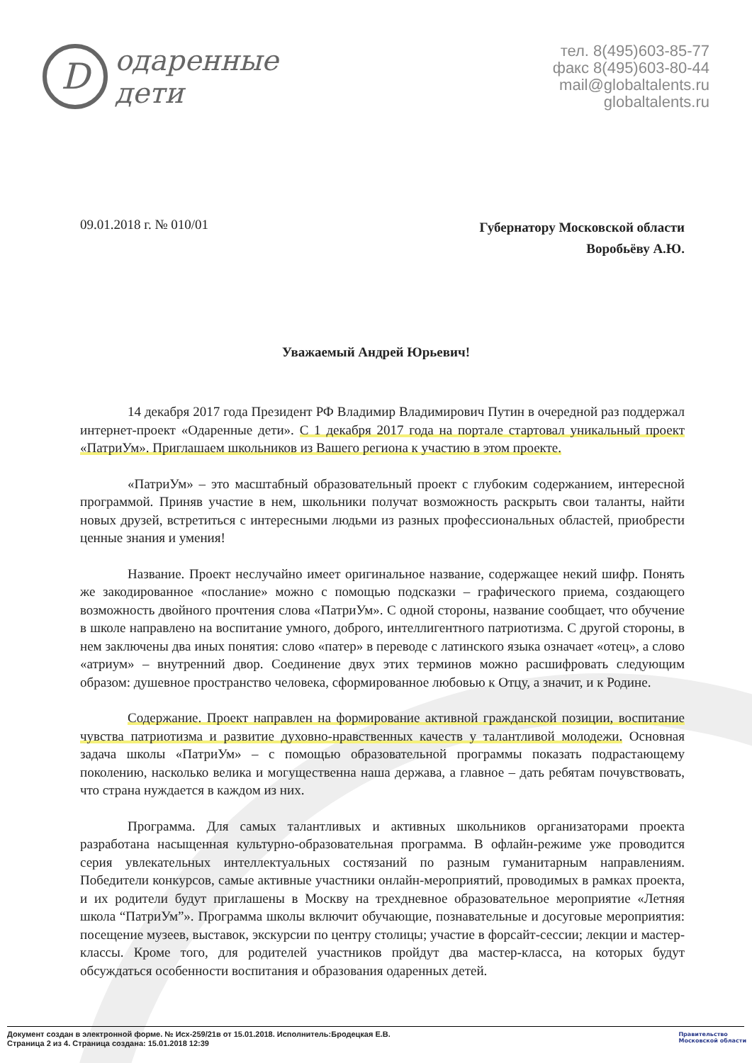D
одаренные
дети
тел. 8(495)603-85-77
факс 8(495)603-80-44
mail@globaltalents.ru
globaltalents.ru
09.01.2018 г. № 010/01
Губернатору Московской области
Воробьёву А.Ю.
Уважаемый Андрей Юрьевич!
14 декабря 2017 года Президент РФ Владимир Владимирович Путин в очередной раз поддержал интернет-проект «Одаренные дети». С 1 декабря 2017 года на портале стартовал уникальный проект «ПатриУм». Приглашаем школьников из Вашего региона к участию в этом проекте.
«ПатриУм» – это масштабный образовательный проект с глубоким содержанием, интересной программой. Приняв участие в нем, школьники получат возможность раскрыть свои таланты, найти новых друзей, встретиться с интересными людьми из разных профессиональных областей, приобрести ценные знания и умения!
Название. Проект неслучайно имеет оригинальное название, содержащее некий шифр. Понять же закодированное «послание» можно с помощью подсказки – графического приема, создающего возможность двойного прочтения слова «ПатриУм». С одной стороны, название сообщает, что обучение в школе направлено на воспитание умного, доброго, интеллигентного патриотизма. С другой стороны, в нем заключены два иных понятия: слово «патер» в переводе с латинского языка означает «отец», а слово «атриум» – внутренний двор. Соединение двух этих терминов можно расшифровать следующим образом: душевное пространство человека, сформированное любовью к Отцу, а значит, и к Родине.
Содержание. Проект направлен на формирование активной гражданской позиции, воспитание чувства патриотизма и развитие духовно-нравственных качеств у талантливой молодежи. Основная задача школы «ПатриУм» – с помощью образовательной программы показать подрастающему поколению, насколько велика и могущественна наша держава, а главное – дать ребятам почувствовать, что страна нуждается в каждом из них.
Программа. Для самых талантливых и активных школьников организаторами проекта разработана насыщенная культурно-образовательная программа. В офлайн-режиме уже проводится серия увлекательных интеллектуальных состязаний по разным гуманитарным направлениям. Победители конкурсов, самые активные участники онлайн-мероприятий, проводимых в рамках проекта, и их родители будут приглашены в Москву на трехдневное образовательное мероприятие «Летняя школа “ПатриУм”». Программа школы включит обучающие, познавательные и досуговые мероприятия: посещение музеев, выставок, экскурсии по центру столицы; участие в форсайт-сессии; лекции и мастер-классы. Кроме того, для родителей участников пройдут два мастер-класса, на которых будут обсуждаться особенности воспитания и образования одаренных детей.
Документ создан в электронной форме. № Исх-259/21в от 15.01.2018. Исполнитель:Бродецкая Е.В.
Страница 2 из 4. Страница создана: 15.01.2018 12:39
Правительство
Московской области